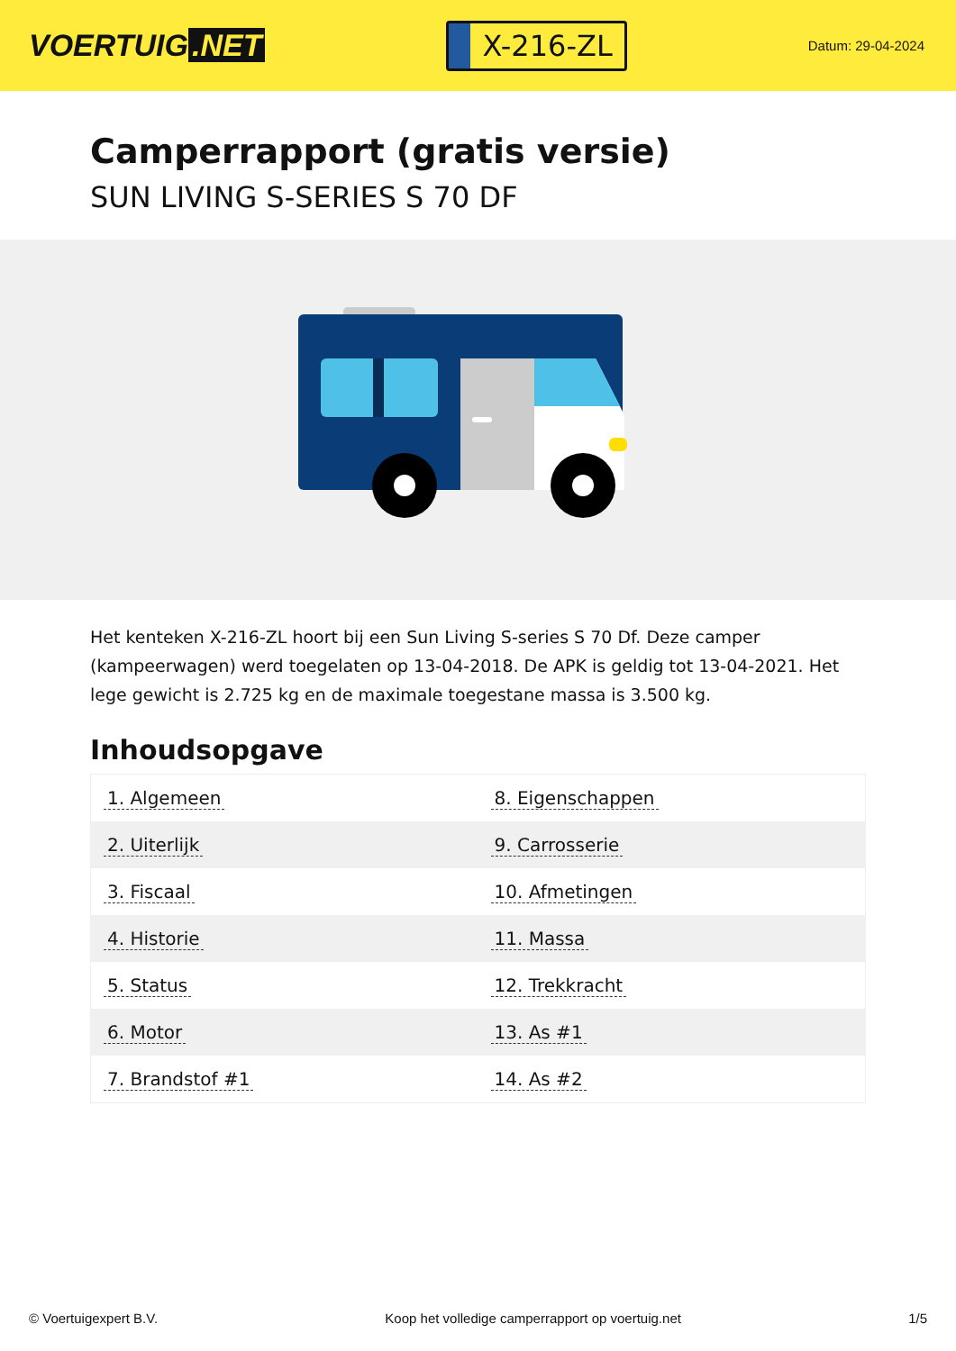VOERTUIG.NET
X-216-ZL
Datum: 29-04-2024
Camperrapport (gratis versie)
SUN LIVING S-SERIES S 70 DF
Het kenteken X-216-ZL hoort bij een Sun Living S-series S 70 Df. Deze camper (kampeerwagen) werd toegelaten op 13-04-2018. De APK is geldig tot 13-04-2021. Het lege gewicht is 2.725 kg en de maximale toegestane massa is 3.500 kg.
Inhoudsopgave
| 1. Algemeen | 8. Eigenschappen |
| 2. Uiterlijk | 9. Carrosserie |
| 3. Fiscaal | 10. Afmetingen |
| 4. Historie | 11. Massa |
| 5. Status | 12. Trekkracht |
| 6. Motor | 13. As #1 |
| 7. Brandstof #1 | 14. As #2 |
© Voertuigexpert B.V. Koop het volledige camperrapport op voertuig.net 1/5